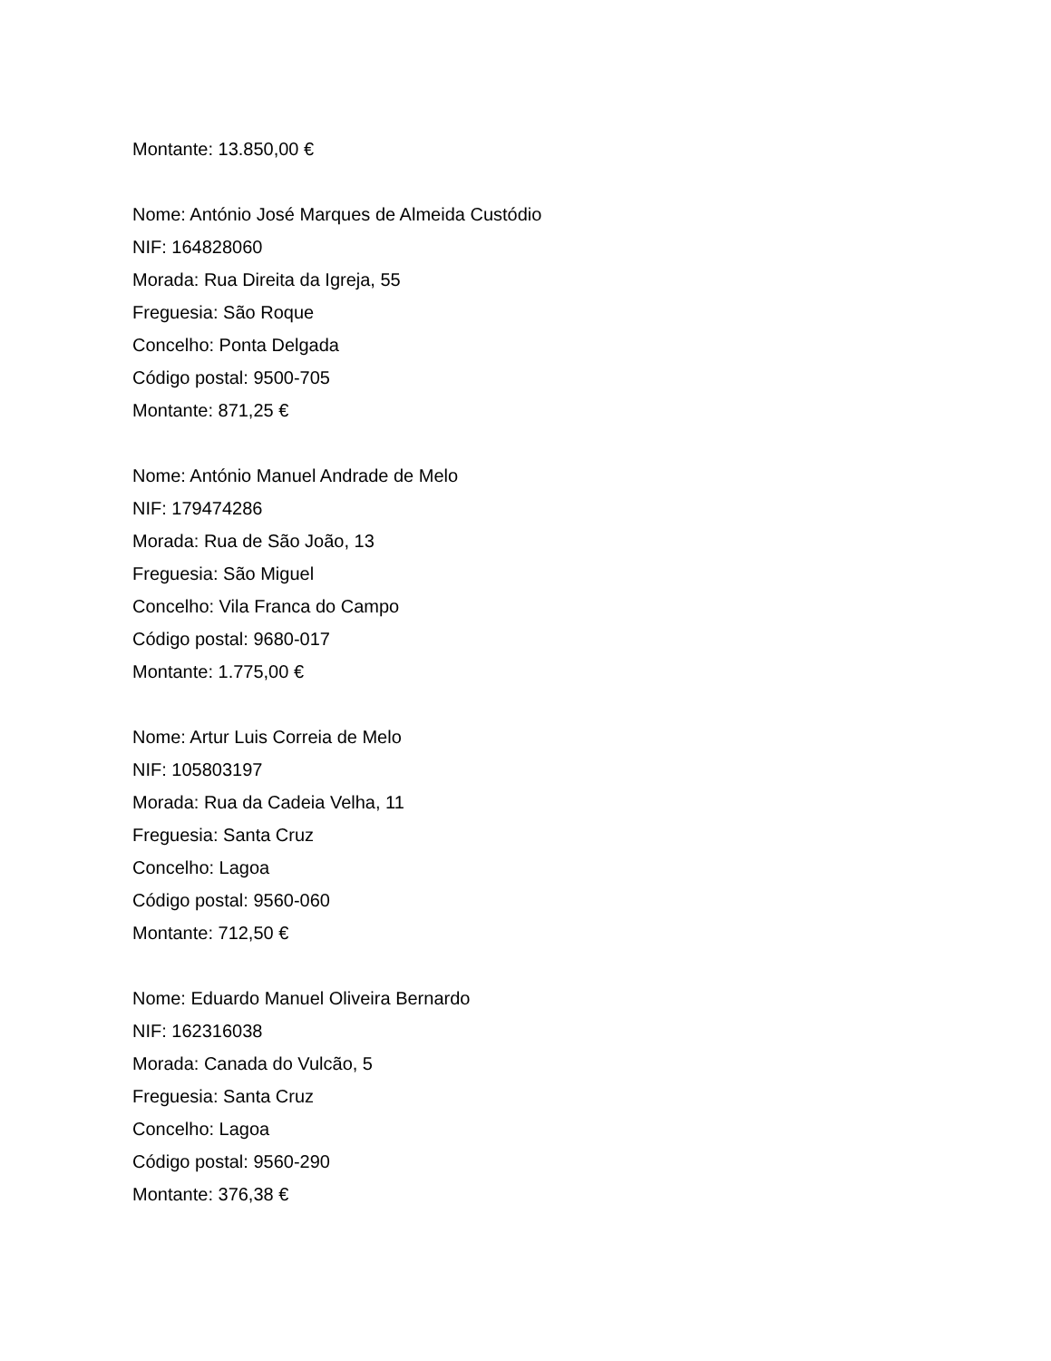Montante: 13.850,00 €
Nome: António José Marques de Almeida Custódio
NIF: 164828060
Morada: Rua Direita da Igreja, 55
Freguesia: São Roque
Concelho: Ponta Delgada
Código postal: 9500-705
Montante: 871,25 €
Nome: António Manuel Andrade de Melo
NIF: 179474286
Morada: Rua de São João, 13
Freguesia: São Miguel
Concelho: Vila Franca do Campo
Código postal: 9680-017
Montante: 1.775,00 €
Nome: Artur Luis Correia de Melo
NIF: 105803197
Morada: Rua da Cadeia Velha, 11
Freguesia: Santa Cruz
Concelho: Lagoa
Código postal: 9560-060
Montante: 712,50 €
Nome: Eduardo Manuel Oliveira Bernardo
NIF: 162316038
Morada: Canada do Vulcão, 5
Freguesia: Santa Cruz
Concelho: Lagoa
Código postal: 9560-290
Montante: 376,38 €